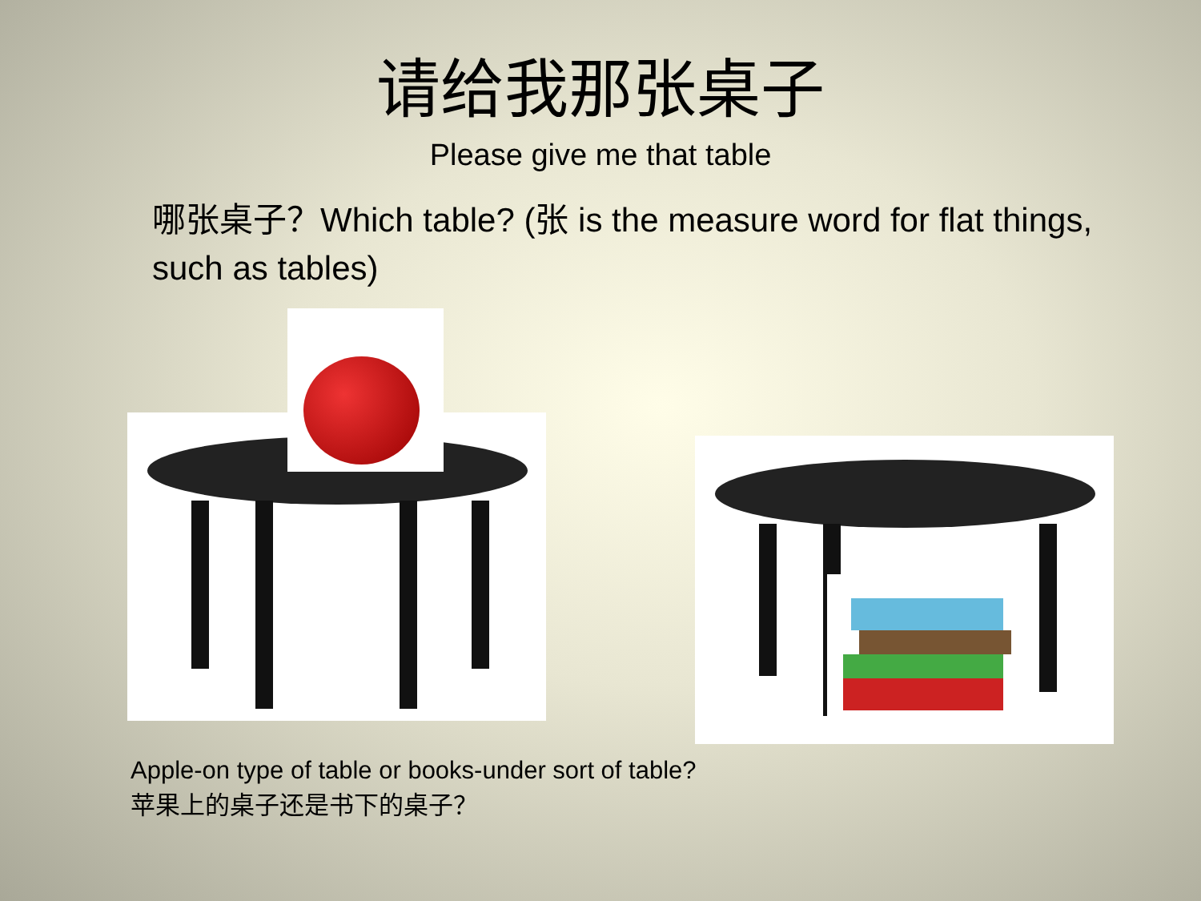请给我那张桌子
Please give me that table
哪张桌子？Which table? (张 is the measure word for flat things, such as tables)
Apple-on type of table or books-under sort of table?
苹果上的桌子还是书下的桌子？